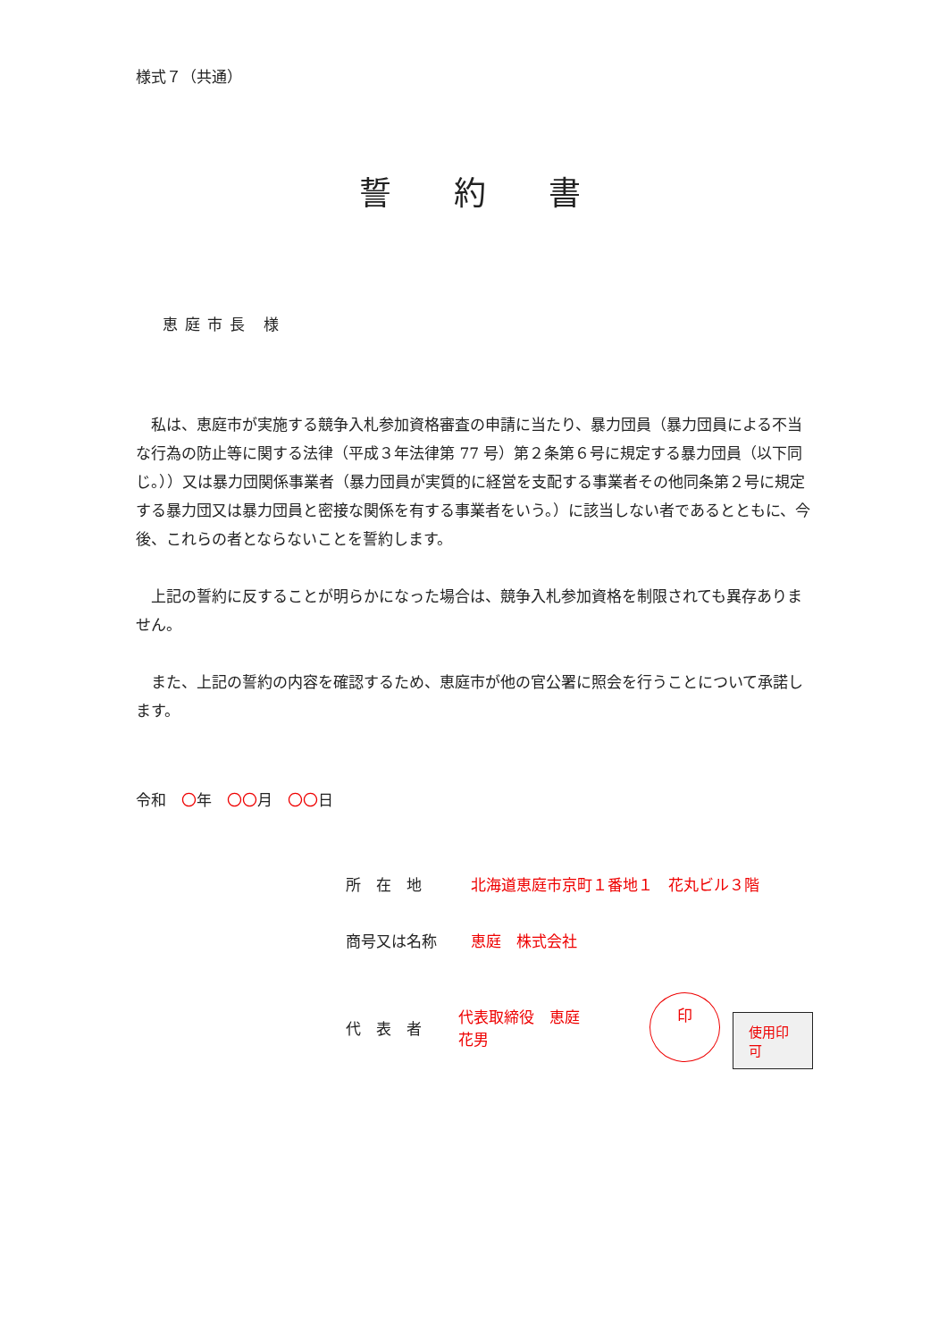様式７（共通）
誓約書
恵庭市長 様
私は、恵庭市が実施する競争入札参加資格審査の申請に当たり、暴力団員（暴力団員による不当な行為の防止等に関する法律（平成３年法律第 77 号）第２条第６号に規定する暴力団員（以下同じ。））又は暴力団関係事業者（暴力団員が実質的に経営を支配する事業者その他同条第２号に規定する暴力団又は暴力団員と密接な関係を有する事業者をいう。）に該当しない者であるとともに、今後、これらの者とならないことを誓約します。
上記の誓約に反することが明らかになった場合は、競争入札参加資格を制限されても異存ありません。
また、上記の誓約の内容を確認するため、恵庭市が他の官公署に照会を行うことについて承諾します。
令和　〇年　〇〇月　〇〇日
所　在　地 北海道恵庭市京町１番地１　花丸ビル３階
商号又は名称 恵庭　株式会社
代　表　者 代表取締役　恵庭　花男 印 使用印可